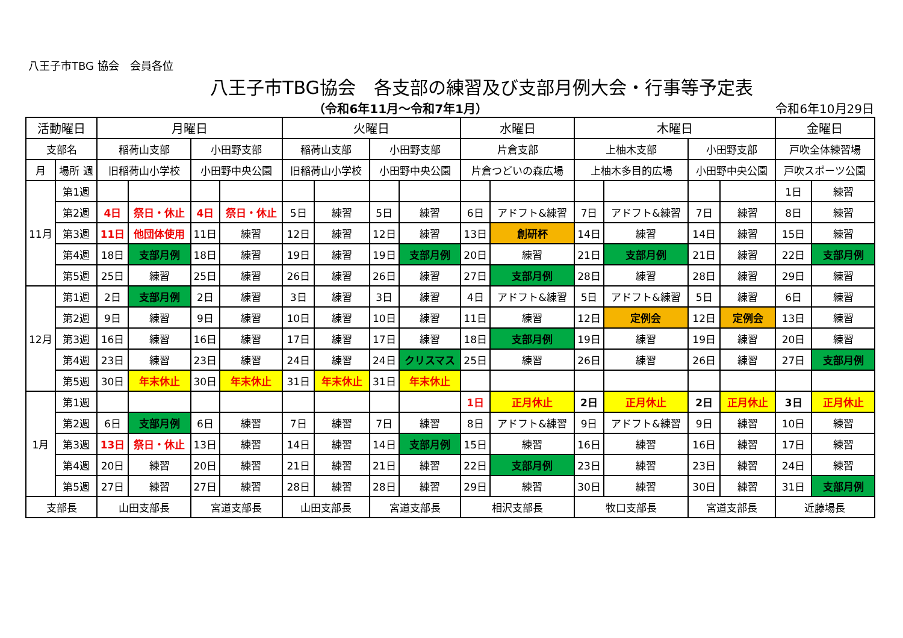八王子市TBG 協会　会員各位
八王子市TBG協会　各支部の練習及び支部月例大会・行事等予定表
（令和6年11月～令和7年1月） 令和6年10月29日
| 活動曜日 | | 月曜日 | | | | 火曜日 | | | | 水曜日 | | 木曜日 | | | | 金曜日 | |
| --- | --- | --- | --- | --- | --- | --- | --- | --- | --- | --- | --- | --- | --- | --- | --- | --- | --- |
| 支部名 | | 稲荷山支部 | | 小田野支部 | | 稲荷山支部 | | 小田野支部 | | 片倉支部 | | 上柚木支部 | | 小田野支部 | | 戸吹全体練習場 | |
| 月 | 場所 週 | 旧稲荷山小学校 | | 小田野中央公園 | | 旧稲荷山小学校 | | 小田野中央公園 | | 片倉つどいの森広場 | | 上柚木多目的広場 | | 小田野中央公園 | | 戸吹スポーツ公園 | |
| 11月 | 第1週 | | | | | | | | | | | | | | | 1日 | 練習 |
| | 第2週 | 4日 | 祭日・休止 | 4日 | 祭日・休止 | 5日 | 練習 | 5日 | 練習 | 6日 | アドフト&練習 | 7日 | アドフト&練習 | 7日 | 練習 | 8日 | 練習 |
| | 第3週 | 11日 | 他団体使用 | 11日 | 練習 | 12日 | 練習 | 12日 | 練習 | 13日 | 創研杯 | 14日 | 練習 | 14日 | 練習 | 15日 | 練習 |
| | 第4週 | 18日 | 支部月例 | 18日 | 練習 | 19日 | 練習 | 19日 | 支部月例 | 20日 | 練習 | 21日 | 支部月例 | 21日 | 練習 | 22日 | 支部月例 |
| | 第5週 | 25日 | 練習 | 25日 | 練習 | 26日 | 練習 | 26日 | 練習 | 27日 | 支部月例 | 28日 | 練習 | 28日 | 練習 | 29日 | 練習 |
| 12月 | 第1週 | 2日 | 支部月例 | 2日 | 練習 | 3日 | 練習 | 3日 | 練習 | 4日 | アドフト&練習 | 5日 | アドフト&練習 | 5日 | 練習 | 6日 | 練習 |
| | 第2週 | 9日 | 練習 | 9日 | 練習 | 10日 | 練習 | 10日 | 練習 | 11日 | 練習 | 12日 | 定例会 | 12日 | 定例会 | 13日 | 練習 |
| | 第3週 | 16日 | 練習 | 16日 | 練習 | 17日 | 練習 | 17日 | 練習 | 18日 | 支部月例 | 19日 | 練習 | 19日 | 練習 | 20日 | 練習 |
| | 第4週 | 23日 | 練習 | 23日 | 練習 | 24日 | 練習 | 24日 | クリスマス | 25日 | 練習 | 26日 | 練習 | 26日 | 練習 | 27日 | 支部月例 |
| | 第5週 | 30日 | 年末休止 | 30日 | 年末休止 | 31日 | 年末休止 | 31日 | 年末休止 | | | | | | | | |
| 1月 | 第1週 | | | | | | | | | 1日 | 正月休止 | 2日 | 正月休止 | 2日 | 正月休止 | 3日 | 正月休止 |
| | 第2週 | 6日 | 支部月例 | 6日 | 練習 | 7日 | 練習 | 7日 | 練習 | 8日 | アドフト&練習 | 9日 | アドフト&練習 | 9日 | 練習 | 10日 | 練習 |
| | 第3週 | 13日 | 祭日・休止 | 13日 | 練習 | 14日 | 練習 | 14日 | 支部月例 | 15日 | 練習 | 16日 | 練習 | 16日 | 練習 | 17日 | 練習 |
| | 第4週 | 20日 | 練習 | 20日 | 練習 | 21日 | 練習 | 21日 | 練習 | 22日 | 支部月例 | 23日 | 練習 | 23日 | 練習 | 24日 | 練習 |
| | 第5週 | 27日 | 練習 | 27日 | 練習 | 28日 | 練習 | 28日 | 練習 | 29日 | 練習 | 30日 | 練習 | 30日 | 練習 | 31日 | 支部月例 |
| 支部長 | | 山田支部長 | | 宮道支部長 | | 山田支部長 | | 宮道支部長 | | 相沢支部長 | | 牧口支部長 | | 宮道支部長 | | 近藤場長 | |